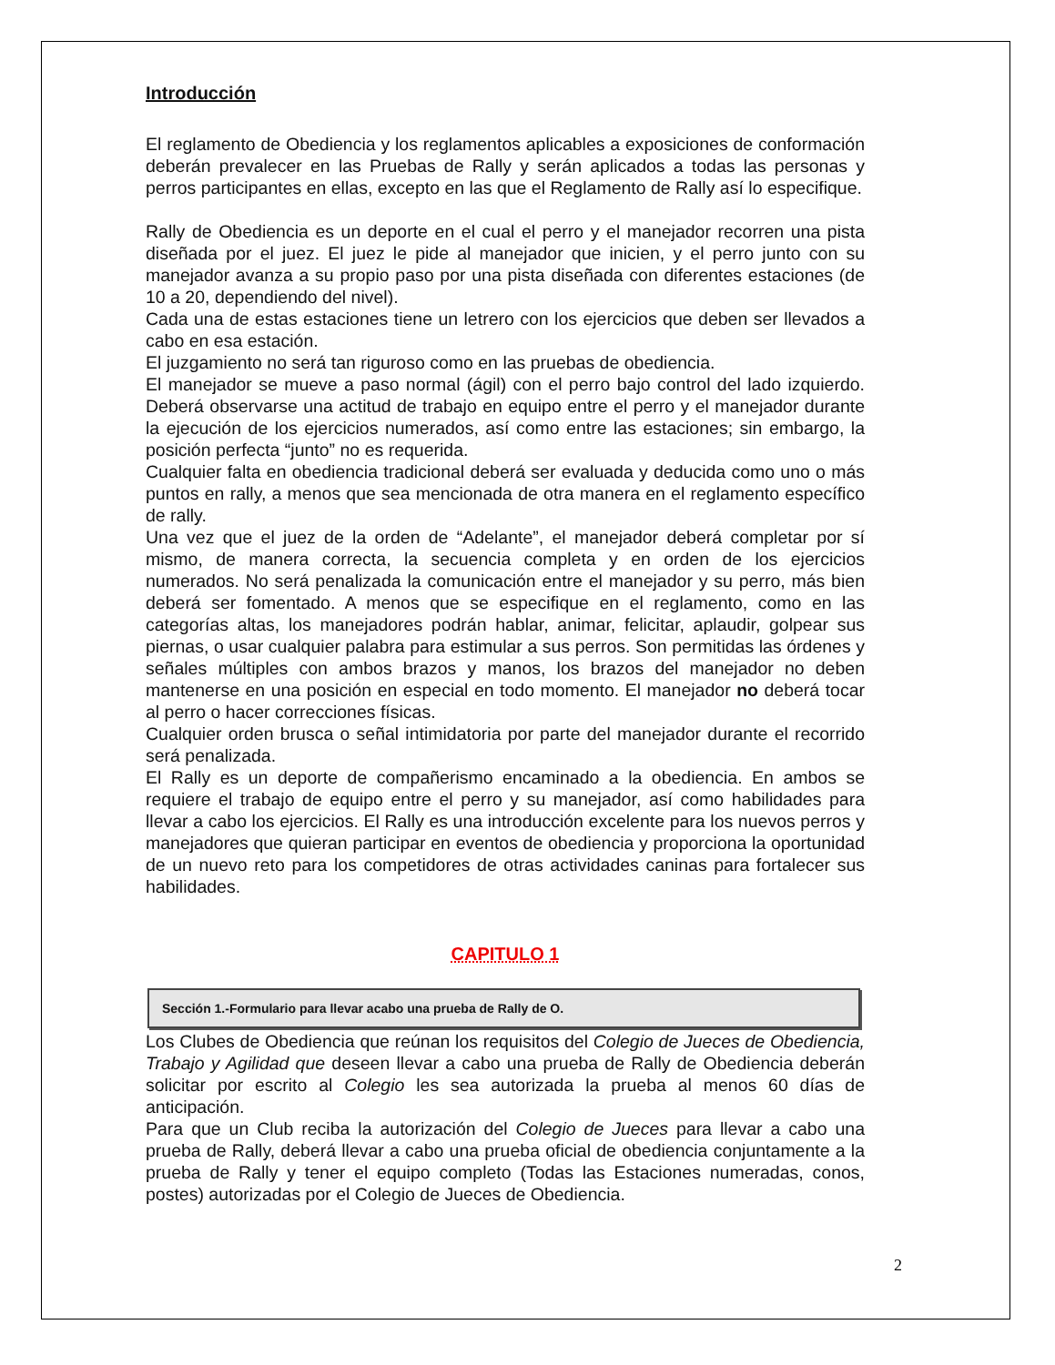Introducción
El reglamento de Obediencia y los reglamentos aplicables a exposiciones de conformación deberán prevalecer en las Pruebas de Rally y serán aplicados a todas las personas y perros participantes en ellas, excepto en las que el Reglamento de Rally así lo especifique.
Rally de Obediencia es un deporte en el cual el perro y el manejador recorren una pista diseñada por el juez. El juez le pide al manejador que inicien, y el perro junto con su manejador avanza a su propio paso por una pista diseñada con diferentes estaciones (de 10 a 20, dependiendo del nivel).
Cada una de estas estaciones tiene un letrero con los ejercicios que deben ser llevados a cabo en esa estación.
El juzgamiento no será tan riguroso como en las pruebas de obediencia.
El manejador se mueve a paso normal (ágil) con el perro bajo control del lado izquierdo. Deberá observarse una actitud de trabajo en equipo entre el perro y el manejador durante la ejecución de los ejercicios numerados, así como entre las estaciones; sin embargo, la posición perfecta “junto” no es requerida.
Cualquier falta en obediencia tradicional deberá ser evaluada y deducida como uno o más puntos en rally, a menos que sea mencionada de otra manera en el reglamento específico de rally.
Una vez que el juez de la orden de “Adelante”, el manejador deberá completar por sí mismo, de manera correcta, la secuencia completa y en orden de los ejercicios numerados. No será penalizada la comunicación entre el manejador y su perro, más bien deberá ser fomentado. A menos que se especifique en el reglamento, como en las categorías altas, los manejadores podrán hablar, animar, felicitar, aplaudir, golpear sus piernas, o usar cualquier palabra para estimular a sus perros. Son permitidas las órdenes y señales múltiples con ambos brazos y manos, los brazos del manejador no deben mantenerse en una posición en especial en todo momento. El manejador no deberá tocar al perro o hacer correcciones físicas.
Cualquier orden brusca o señal intimidatoria por parte del manejador durante el recorrido será penalizada.
El Rally es un deporte de compañerismo encaminado a la obediencia. En ambos se requiere el trabajo de equipo entre el perro y su manejador, así como habilidades para llevar a cabo los ejercicios. El Rally es una introducción excelente para los nuevos perros y manejadores que quieran participar en eventos de obediencia y proporciona la oportunidad de un nuevo reto para los competidores de otras actividades caninas para fortalecer sus habilidades.
CAPITULO 1
Sección 1.-Formulario para llevar acabo una prueba de Rally de O.
Los Clubes de Obediencia que reúnan los requisitos del Colegio de Jueces de Obediencia, Trabajo y Agilidad que deseen llevar a cabo una prueba de Rally de Obediencia deberán solicitar por escrito al Colegio les sea autorizada la prueba al menos 60 días de anticipación.
Para que un Club reciba la autorización del Colegio de Jueces para llevar a cabo una prueba de Rally, deberá llevar a cabo una prueba oficial de obediencia conjuntamente a la prueba de Rally y tener el equipo completo (Todas las Estaciones numeradas, conos, postes) autorizadas por el Colegio de Jueces de Obediencia.
2